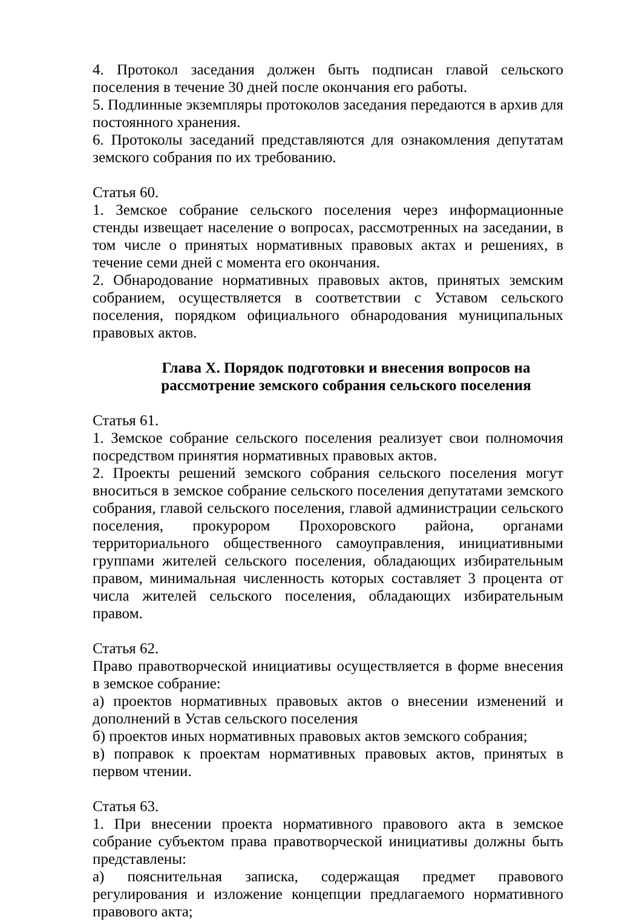4. Протокол заседания должен быть подписан главой сельского поселения в течение 30 дней после окончания его работы.
5. Подлинные экземпляры протоколов заседания передаются в архив для постоянного хранения.
6. Протоколы заседаний представляются для ознакомления депутатам земского собрания по их требованию.
Статья 60.
1. Земское собрание сельского поселения через информационные стенды извещает население о вопросах, рассмотренных на заседании, в том числе о принятых нормативных правовых актах и решениях, в течение семи дней с момента его окончания.
2. Обнародование нормативных правовых актов, принятых земским собранием, осуществляется в соответствии с Уставом сельского поселения, порядком официального обнародования муниципальных правовых актов.
Глава X. Порядок подготовки и внесения вопросов на рассмотрение земского собрания сельского поселения
Статья 61.
1. Земское собрание сельского поселения реализует свои полномочия посредством принятия нормативных правовых актов.
2. Проекты решений земского собрания сельского поселения могут вноситься в земское собрание сельского поселения депутатами земского собрания, главой сельского поселения, главой администрации сельского поселения, прокурором Прохоровского района, органами территориального общественного самоуправления, инициативными группами жителей сельского поселения, обладающих избирательным правом, минимальная численность которых составляет 3 процента от числа жителей сельского поселения, обладающих избирательным правом.
Статья 62.
Право правотворческой инициативы осуществляется в форме внесения в земское собрание:
а) проектов нормативных правовых актов о внесении изменений и дополнений в Устав сельского поселения
б) проектов иных нормативных правовых актов земского собрания;
в) поправок к проектам нормативных правовых актов, принятых в первом чтении.
Статья 63.
1. При внесении проекта нормативного правового акта в земское собрание субъектом права правотворческой инициативы должны быть представлены:
а) пояснительная записка, содержащая предмет правового регулирования и изложение концепции предлагаемого нормативного правового акта;